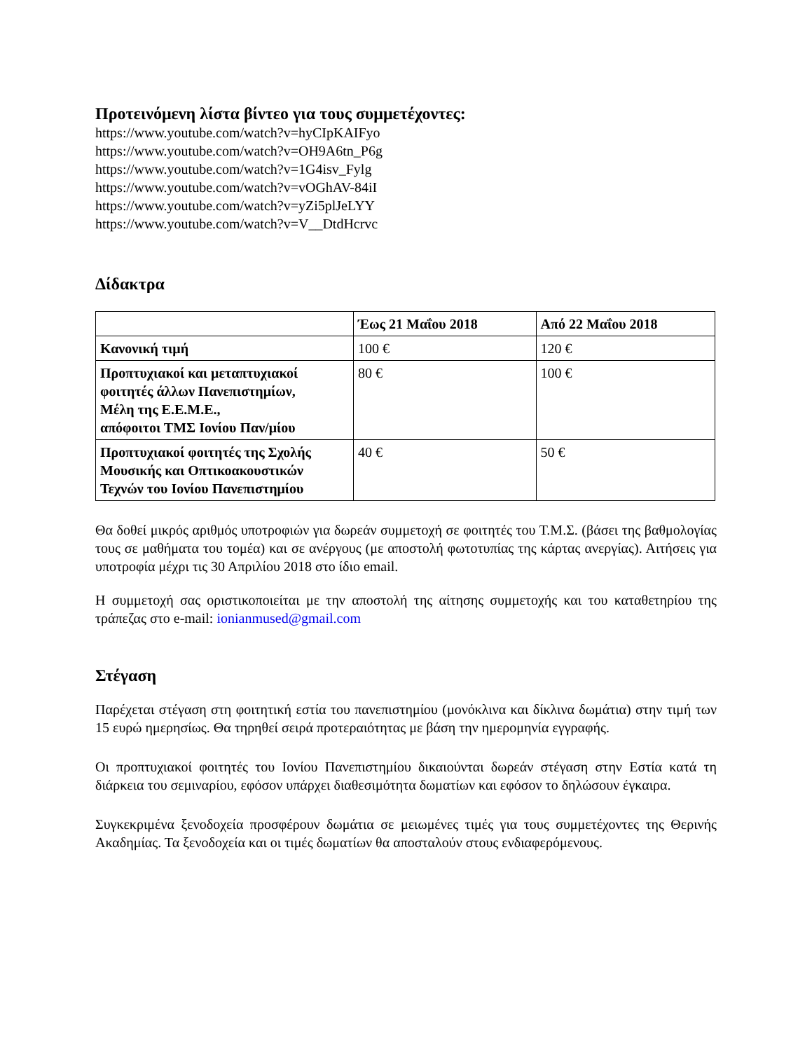Προτεινόμενη λίστα βίντεο για τους συμμετέχοντες:
https://www.youtube.com/watch?v=hyCIpKAIFyo
https://www.youtube.com/watch?v=OH9A6tn_P6g
https://www.youtube.com/watch?v=1G4isv_Fylg
https://www.youtube.com/watch?v=vOGhAV-84iI
https://www.youtube.com/watch?v=yZi5plJeLYY
https://www.youtube.com/watch?v=V__DtdHcrvc
Δίδακτρα
| | Έως 21 Μαΐου 2018 | Από 22 Μαΐου 2018 |
| --- | --- | --- |
| Κανονική τιμή | 100 € | 120 € |
| Προπτυχιακοί και μεταπτυχιακοί φοιτητές άλλων Πανεπιστημίων, Μέλη της Ε.Ε.Μ.Ε., απόφοιτοι ΤΜΣ Ιονίου Παν/μίου | 80 € | 100 € |
| Προπτυχιακοί φοιτητές της Σχολής Μουσικής και Οπτικοακουστικών Τεχνών του Ιονίου Πανεπιστημίου | 40 € | 50 € |
Θα δοθεί μικρός αριθμός υποτροφιών για δωρεάν συμμετοχή σε φοιτητές του Τ.Μ.Σ. (βάσει της βαθμολογίας τους σε μαθήματα του τομέα) και σε ανέργους (με αποστολή φωτοτυπίας της κάρτας ανεργίας). Αιτήσεις για υποτροφία μέχρι τις 30 Απριλίου 2018 στο ίδιο email.
Η συμμετοχή σας οριστικοποιείται με την αποστολή της αίτησης συμμετοχής και του καταθετηρίου της τράπεζας στο e-mail: ionianmused@gmail.com
Στέγαση
Παρέχεται στέγαση στη φοιτητική εστία του πανεπιστημίου (μονόκλινα και δίκλινα δωμάτια) στην τιμή των 15 ευρώ ημερησίως. Θα τηρηθεί σειρά προτεραιότητας με βάση την ημερομηνία εγγραφής.
Οι προπτυχιακοί φοιτητές του Ιονίου Πανεπιστημίου δικαιούνται δωρεάν στέγαση στην Εστία κατά τη διάρκεια του σεμιναρίου, εφόσον υπάρχει διαθεσιμότητα δωματίων και εφόσον το δηλώσουν έγκαιρα.
Συγκεκριμένα ξενοδοχεία προσφέρουν δωμάτια σε μειωμένες τιμές για τους συμμετέχοντες της Θερινής Ακαδημίας. Τα ξενοδοχεία και οι τιμές δωματίων θα αποσταλούν στους ενδιαφερόμενους.